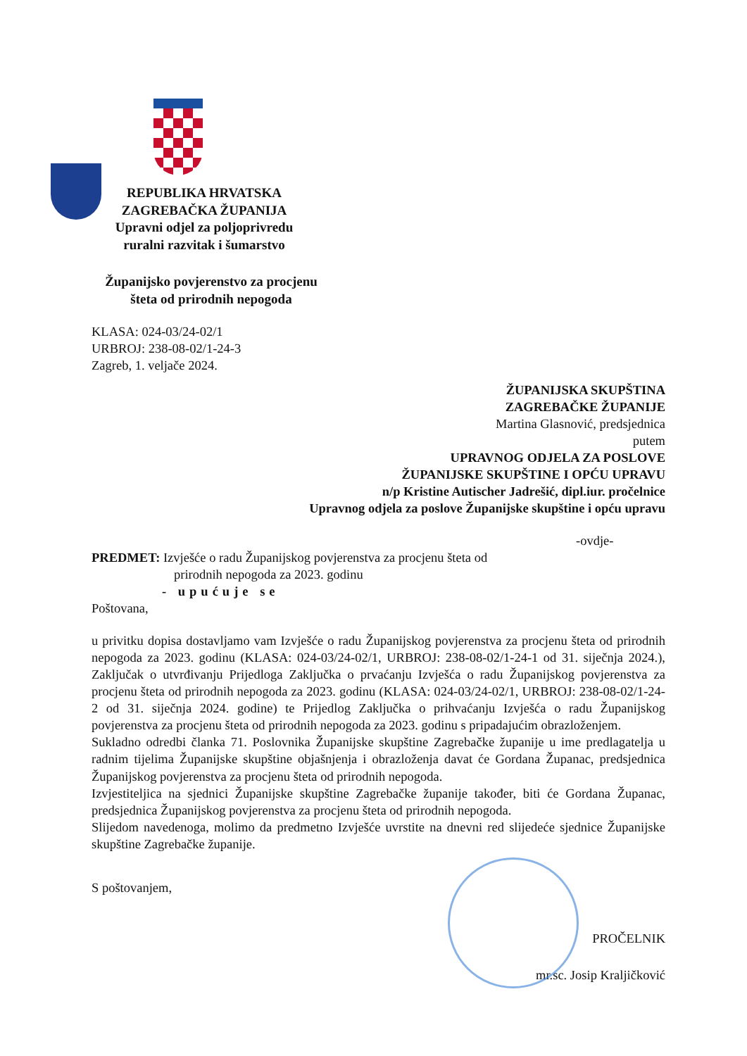REPUBLIKA HRVATSKA
ZAGREBAČKA ŽUPANIJA
Upravni odjel za poljoprivredu
ruralni razvitak i šumarstvo
Županijsko povjerenstvo za procjenu
šteta od prirodnih nepogoda
KLASA: 024-03/24-02/1
URBROJ: 238-08-02/1-24-3
Zagreb, 1. veljače 2024.
ŽUPANIJSKA SKUPŠTINA
ZAGREBAČKE ŽUPANIJE
Martina Glasnović, predsjednica
putem
UPRAVNOG ODJELA ZA POSLOVE
ŽUPANIJSKE SKUPŠTINE I OPĆU UPRAVU
n/p Kristine Autischer Jadrešić, dipl.iur. pročelnice
Upravnog odjela za poslove Županijske skupštine i opću upravu
-ovdje-
PREDMET: Izvješće o radu Županijskog povjerenstva za procjenu šteta od
prirodnih nepogoda za 2023. godinu
- upućuje se
Poštovana,
u privitku dopisa dostavljamo vam Izvješće o radu Županijskog povjerenstva za procjenu šteta od prirodnih nepogoda za 2023. godinu (KLASA: 024-03/24-02/1, URBROJ: 238-08-02/1-24-1 od 31. siječnja 2024.), Zaključak o utvrđivanju Prijedloga Zaključka o prvaćanju Izvješća o radu Županijskog povjerenstva za procjenu šteta od prirodnih nepogoda za 2023. godinu (KLASA: 024-03/24-02/1, URBROJ: 238-08-02/1-24-2 od 31. siječnja 2024. godine) te Prijedlog Zaključka o prihvaćanju Izvješća o radu Županijskog povjerenstva za procjenu šteta od prirodnih nepogoda za 2023. godinu s pripadajućim obrazloženjem.
Sukladno odredbi članka 71. Poslovnika Županijske skupštine Zagrebačke županije u ime predlagatelja u radnim tijelima Županijske skupštine objašnjenja i obrazloženja davat će Gordana Županac, predsjednica Županijskog povjerenstva za procjenu šteta od prirodnih nepogoda.
Izvjestiteljica na sjednici Županijske skupštine Zagrebačke županije također, biti će Gordana Županac, predsjednica Županijskog povjerenstva za procjenu šteta od prirodnih nepogoda.
Slijedom navedenoga, molimo da predmetno Izvješće uvrstite na dnevni red slijedeće sjednice Županijske skupštine Zagrebačke županije.
S poštovanjem,
PROČELNIK
mr.sc. Josip Kraljičković